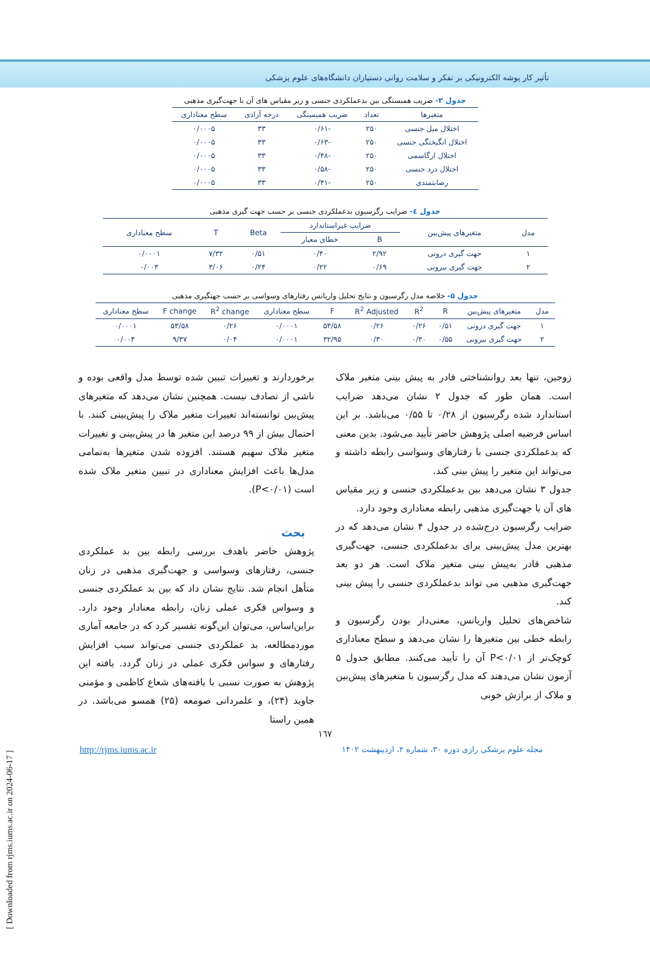تأثیر کار پوشه الکترونیکی بر تفکر و سلامت روانی دستیاران دانشگاه‌های علوم پزشکی
جدول ۳- ضریب همبستگی بین بدعملکردی جنسی و زیر مقیاس های آن با جهت‌گیری مذهبی
| متغیرها | تعداد | ضریب همبستگی | درجه آزادی | سطح معناداری |
| --- | --- | --- | --- | --- |
| اختلال میل جنسی | ۲۵۰ | -۰/۶۱ | ۳۳ | ۰/۰۰۰۵ |
| اختلال انگیختگی جنسی | ۲۵۰ | -۰/۶۳ | ۳۳ | ۰/۰۰۰۵ |
| اختلال ارگاسمی | ۲۵۰ | -۰/۴۸ | ۳۳ | ۰/۰۰۰۵ |
| اختلال درد جنسی | ۲۵۰ | -۰/۵۸ | ۳۳ | ۰/۰۰۰۵ |
| رضایتمندی | ۲۵۰ | -۰/۴۱ | ۳۳ | ۰/۰۰۰۵ |
جدول ٤- ضرایب رگرسیون بدعملکردی جنسی بر حسب جهت گیری مذهبی
| مدل | متغیرهای پیش‌بین | ضرایب غیراستاندارد | | Beta | T | سطح معناداری |
| --- | --- | --- | --- | --- | --- | --- |
| | | B | خطای معیار | | | |
| ۱ | جهت گیری درونی | ۲/۹۲ | ۰/۴۰ | ۰/۵۱ | ۷/۳۲ | ۰/۰۰۰۱ |
| ۲ | جهت گیری بیرونی | ۰/۶۹ | ۰/۲۲ | ۰/۲۴ | ۳/۰۶ | ۰/۰۰۳ |
جدول ۵- خلاصه مدل رگرسیون و نتایج تحلیل واریانس رفتارهای وسواسی بر حسب جهتگیری مذهبی
| مدل | متغیرهای پیش‌بین | R | R<sup>2</sup> | R<sup>2</sup> Adjusted | F | سطح معناداری | R<sup>2</sup> change | F change | سطح معناداری |
| --- | --- | --- | --- | --- | --- | --- | --- | --- | --- |
| ۱ | جهت گیری درونی | ۰/۵۱ | ۰/۲۶ | ۰/۲۶ | ۵۳/۵۸ | ۰/۰۰۰۱ | ۰/۲۶ | ۵۳/۵۸ | ۰/۰۰۰۱ |
| ۲ | جهت گیری بیرونی | ۰/۵۵ | ۰/۳۰ | ۰/۳۰ | ۳۲/۹۵ | ۰/۰۰۰۱ | ۰/۰۴ | ۹/۳۷ | ۰/۰۰۳ |
زوجین، تنها بعد روانشناختی قادر به پیش بینی متغیر ملاک است. همان طور که جدول ۲ نشان می‌دهد ضرایب استاندارد شده رگرسیون از ۰/۲۸ تا ۰/۵۵ می‌باشد. بر این اساس فرضیه اصلی پژوهش حاضر تأیید می‌شود. بدین معنی که بدعملکردی جنسی با رفتارهای وسواسی رابطه داشته و می‌تواند این متغیر را پیش بینی کند.
جدول ۳ نشان می‌دهد بین بدعملکردی جنسی و زیر مقیاس های آن با جهت‌گیری مذهبی رابطه معناداری وجود دارد.
ضرایب رگرسیون درج‌شده در جدول ۴ نشان می‌دهد که در بهترین مدل پیش‌بینی برای بدعملکردی جنسی، جهت‌گیری مذهبی قادر به‌پیش بینی متغیر ملاک است. هر دو بعد جهت‌گیری مذهبی می تواند بدعملکردی جنسی را پیش بینی کند.
شاخص‌های تحلیل واریانس، معنی‌دار بودن رگرسیون و رابطه خطی بین متغیرها را نشان می‌دهد و سطح معناداری کوچک‌تر از P<۰/۰۱ آن را تأیید می‌کنند. مطابق جدول ۵ آزمون نشان می‌دهند که مدل رگرسیون با متغیرهای پیش‌بین و ملاک از برازش خوبی
برخوردارند و تغییرات تبیین شده توسط مدل واقعی بوده و ناشی از تصادف نیست. همچنین نشان می‌دهد که متغیرهای پیش‌بین توانسته‌اند تغییرات متغیر ملاک را پیش‌بینی کنند. با احتمال بیش از ۹۹ درصد این متغیر ها در پیش‌بینی و تغییرات متغیر ملاک سهیم هستند. افزوده شدن متغیرها به‌تمامی مدل‌ها باعث افزایش معناداری در تبیین متغیر ملاک شده است (P<۰/۰۱).
بحث
پژوهش حاضر باهدف بررسی رابطه بین بد عملکردی جنسی، رفتارهای وسواسی و جهت‌گیری مذهبی در زنان متأهل انجام شد. نتایج نشان داد که بین بد عملکردی جنسی و وسواس فکری عملی زنان، رابطه معنادار وجود دارد. براین‌اساس، می‌توان این‌گونه تفسیر کرد که در جامعه آماری موردمطالعه، بد عملکردی جنسی می‌تواند سبب افزایش رفتارهای و سواس فکری عملی در زنان گردد. یافته این پژوهش به صورت نسبی با یافته‌های شعاع کاظمی و مؤمنی جاوید (۲۴)، و علمردانی صومعه (۲۵) همسو می‌باشد. در همین راستا
۱٦۷
مجله علوم پزشکی رازی دوره ۳۰، شماره ۲، اردیبهشت ۱۴۰۲ http://rjms.iums.ac.ir
[ Downloaded from rjms.iums.ac.ir on 2024-06-17 ]